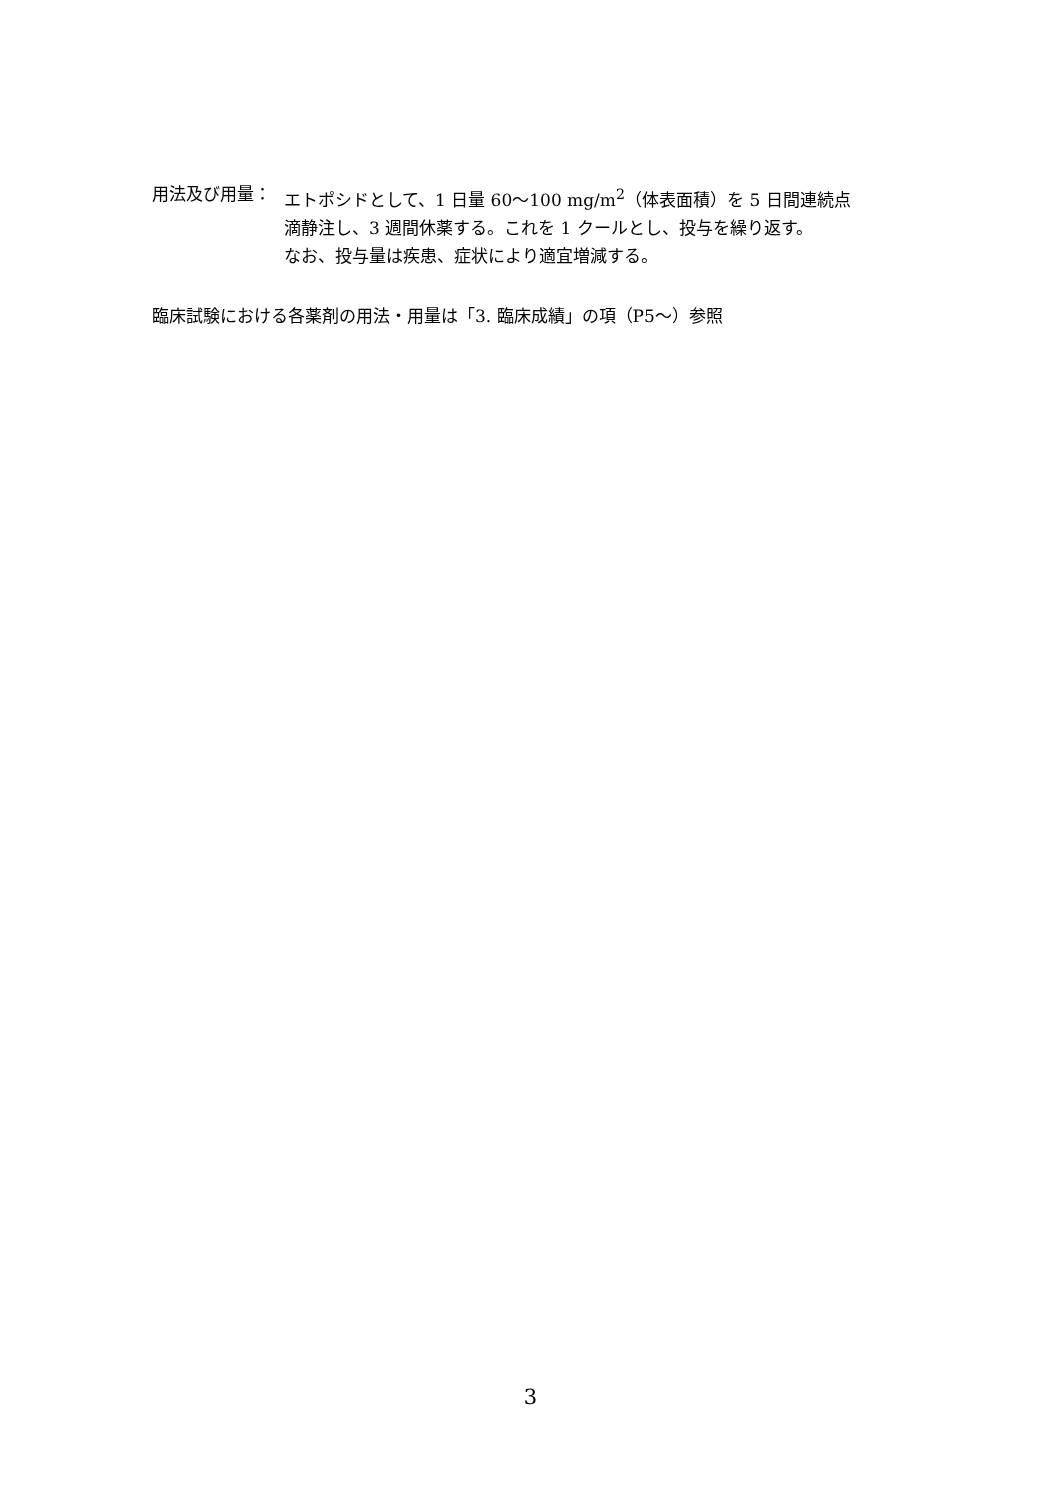用法及び用量： エトポシドとして、1 日量 60～100 mg/m<sup>2</sup>（体表面積）を 5 日間連続点
滴静注し、3 週間休薬する。これを 1 クールとし、投与を繰り返す。
なお、投与量は疾患、症状により適宜増減する。
臨床試験における各薬剤の用法・用量は「3. 臨床成績」の項（P5～）参照
3